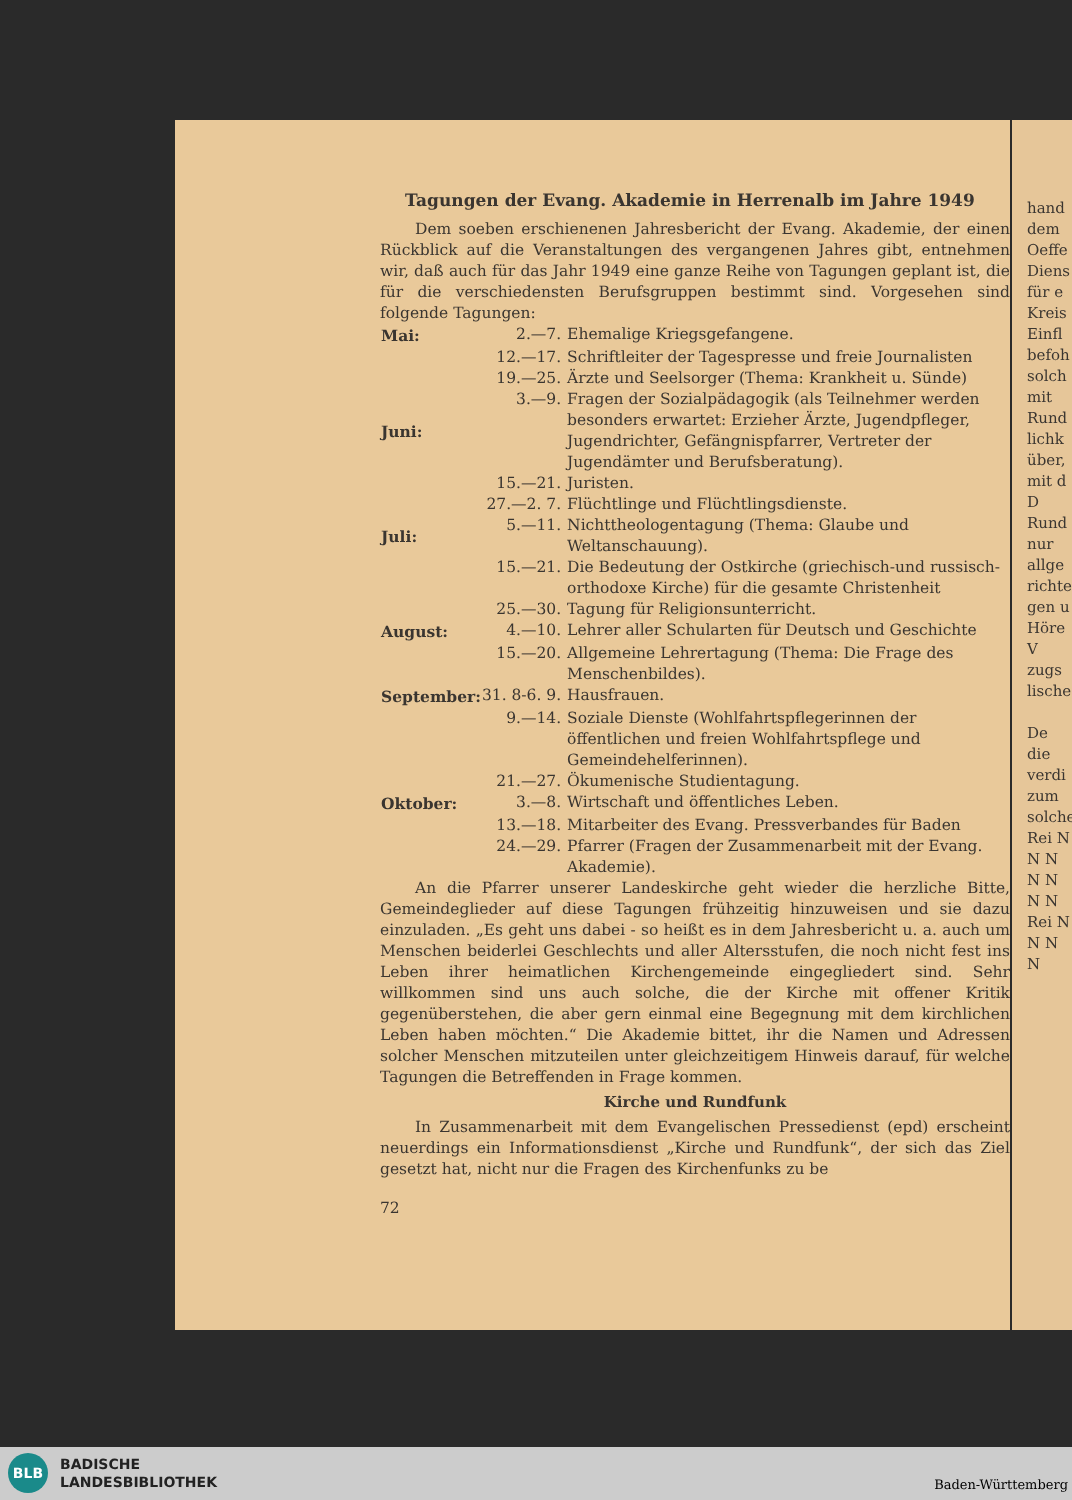Tagungen der Evang. Akademie in Herrenalb im Jahre 1949
Dem soeben erschienenen Jahresbericht der Evang. Akademie, der einen Rückblick auf die Veranstaltungen des vergangenen Jahres gibt, entnehmen wir, daß auch für das Jahr 1949 eine ganze Reihe von Tagungen geplant ist, die für die verschiedensten Berufsgruppen bestimmt sind. Vorgesehen sind folgende Tagungen:
| Mai: | 2.—7. | Ehemalige Kriegsgefangene. |
| | 12.—17. | Schriftleiter der Tagespresse und freie Journalisten |
| | 19.—25. | Ärzte und Seelsorger (Thema: Krankheit u. Sünde) |
| Juni: | 3.—9. | Fragen der Sozialpädagogik (als Teilnehmer werden besonders erwartet: Erzieher Ärzte, Jugendpfleger, Jugendrichter, Gefängnispfarrer, Vertreter der Jugendämter und Berufsberatung). |
| | 15.—21. | Juristen. |
| | 27.—2. 7. | Flüchtlinge und Flüchtlingsdienste. |
| Juli: | 5.—11. | Nichttheologentagung (Thema: Glaube und Weltanschauung). |
| | 15.—21. | Die Bedeutung der Ostkirche (griechisch-und russisch-orthodoxe Kirche) für die gesamte Christenheit |
| | 25.—30. | Tagung für Religionsunterricht. |
| August: | 4.—10. | Lehrer aller Schularten für Deutsch und Geschichte |
| | 15.—20. | Allgemeine Lehrertagung (Thema: Die Frage des Menschenbildes). |
| September: | 31. 8-6. 9. | Hausfrauen. |
| | 9.—14. | Soziale Dienste (Wohlfahrtspflegerinnen der öffentlichen und freien Wohlfahrtspflege und Gemeindehelferinnen). |
| | 21.—27. | Ökumenische Studientagung. |
| Oktober: | 3.—8. | Wirtschaft und öffentliches Leben. |
| | 13.—18. | Mitarbeiter des Evang. Pressverbandes für Baden |
| | 24.—29. | Pfarrer (Fragen der Zusammenarbeit mit der Evang. Akademie). |
An die Pfarrer unserer Landeskirche geht wieder die herzliche Bitte, Gemeindeglieder auf diese Tagungen frühzeitig hinzuweisen und sie dazu einzuladen. „Es geht uns dabei - so heißt es in dem Jahresbericht u. a. auch um Menschen beiderlei Geschlechts und aller Altersstufen, die noch nicht fest ins Leben ihrer heimatlichen Kirchengemeinde eingegliedert sind. Sehr willkommen sind uns auch solche, die der Kirche mit offener Kritik gegenüberstehen, die aber gern einmal eine Begegnung mit dem kirchlichen Leben haben möchten.“ Die Akademie bittet, ihr die Namen und Adressen solcher Menschen mitzuteilen unter gleichzeitigem Hinweis darauf, für welche Tagungen die Betreffenden in Frage kommen.
Kirche und Rundfunk
In Zusammenarbeit mit dem Evangelischen Pressedienst (epd) erscheint neuerdings ein Informationsdienst „Kirche und Rundfunk“, der sich das Ziel gesetzt hat, nicht nur die Fragen des Kirchenfunks zu be
72
hand dem Oeffe
Diens für e Kreis Einfl befoh solch mit Rund lichk über, mit d D Rund nur allge richte gen u Höre V zugs lische
De die verdi zum solche Rei N N N N N N N
Rei N N N N
BLB
BADISCHE
LANDESBIBLIOTHEK
Baden-Württemberg